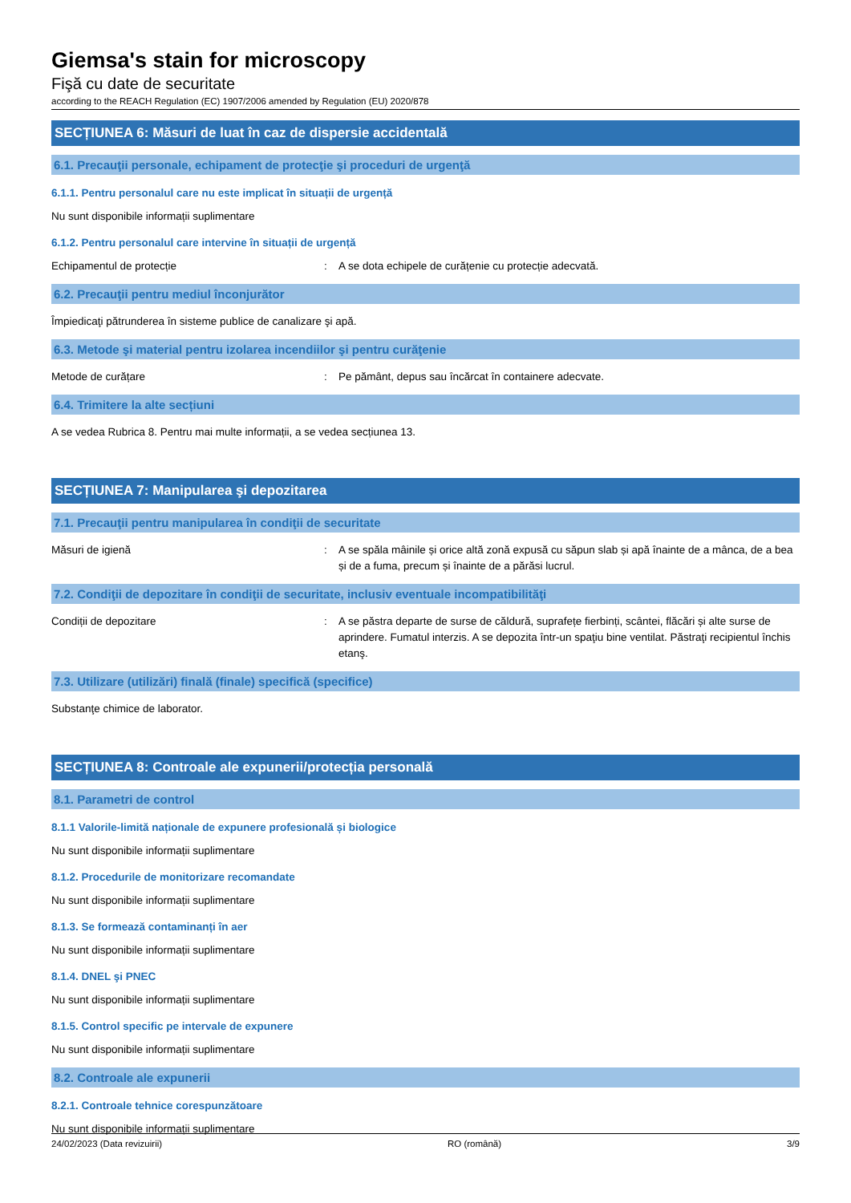Giemsa's stain for microscopy
Fişă cu date de securitate
according to the REACH Regulation (EC) 1907/2006 amended by Regulation (EU) 2020/878
SECȚIUNEA 6: Măsuri de luat în caz de dispersie accidentală
6.1. Precauţii personale, echipament de protecţie şi proceduri de urgenţă
6.1.1. Pentru personalul care nu este implicat în situații de urgență
Nu sunt disponibile informații suplimentare
6.1.2. Pentru personalul care intervine în situații de urgență
Echipamentul de protecție: A se dota echipele de curățenie cu protecție adecvată.
6.2. Precauţii pentru mediul înconjurător
Împiedicaţi pătrunderea în sisteme publice de canalizare şi apă.
6.3. Metode şi material pentru izolarea incendiilor şi pentru curăţenie
Metode de curățare: Pe pământ, depus sau încărcat în containere adecvate.
6.4. Trimitere la alte secțiuni
A se vedea Rubrica 8. Pentru mai multe informații, a se vedea secțiunea 13.
SECȚIUNEA 7: Manipularea şi depozitarea
7.1. Precauţii pentru manipularea în condiţii de securitate
Măsuri de igienă: A se spăla mâinile și orice altă zonă expusă cu săpun slab și apă înainte de a mânca, de a bea și de a fuma, precum și înainte de a părăsi lucrul.
7.2. Condiţii de depozitare în condiţii de securitate, inclusiv eventuale incompatibilităţi
Condiții de depozitare: A se păstra departe de surse de căldură, suprafețe fierbinți, scântei, flăcări și alte surse de aprindere. Fumatul interzis. A se depozita într-un spaţiu bine ventilat. Păstraţi recipientul închis etanş.
7.3. Utilizare (utilizări) finală (finale) specifică (specifice)
Substanţe chimice de laborator.
SECȚIUNEA 8: Controale ale expunerii/protecția personală
8.1. Parametri de control
8.1.1 Valorile-limită naționale de expunere profesională și biologice
Nu sunt disponibile informații suplimentare
8.1.2. Procedurile de monitorizare recomandate
Nu sunt disponibile informații suplimentare
8.1.3. Se formează contaminanți în aer
Nu sunt disponibile informații suplimentare
8.1.4. DNEL şi PNEC
Nu sunt disponibile informații suplimentare
8.1.5. Control specific pe intervale de expunere
Nu sunt disponibile informații suplimentare
8.2. Controale ale expunerii
8.2.1. Controale tehnice corespunzătoare
Nu sunt disponibile informații suplimentare
24/02/2023 (Data revizuirii) RO (română) 3/9